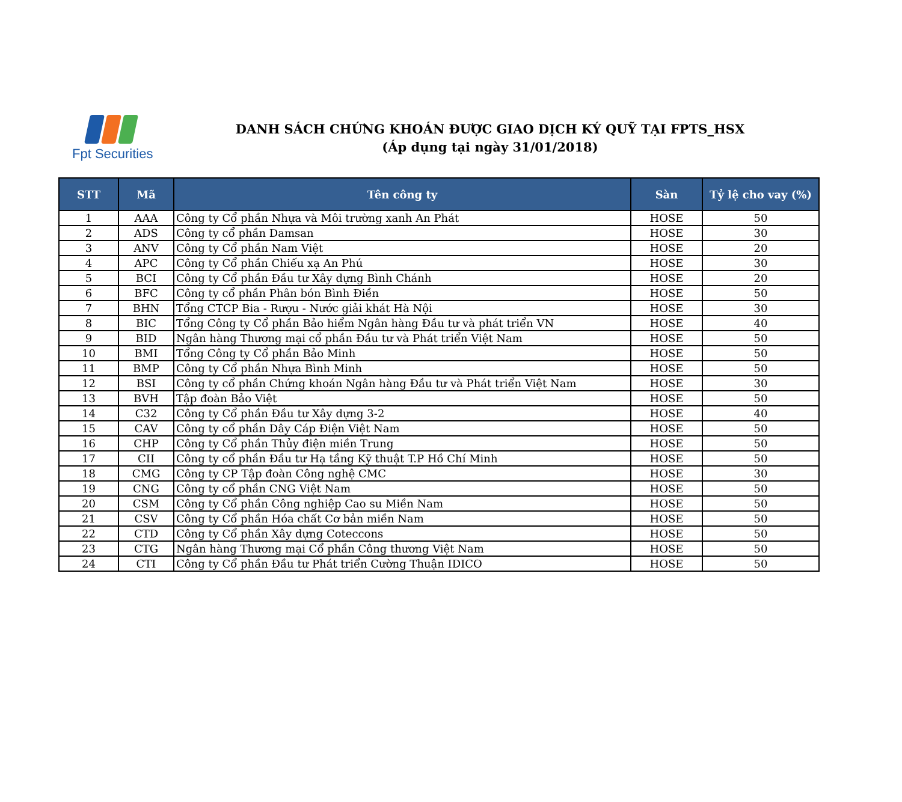Fpt Securities
DANH SÁCH CHỨNG KHOÁN ĐƯỢC GIAO DỊCH KÝ QUỸ TẠI FPTS_HSX
(Áp dụng tại ngày 31/01/2018)
| STT | Mã | Tên công ty | Sàn | Tỷ lệ cho vay (%) |
| --- | --- | --- | --- | --- |
| 1 | AAA | Công ty Cổ phần Nhựa và Môi trường xanh An Phát | HOSE | 50 |
| 2 | ADS | Công ty cổ phần Damsan | HOSE | 30 |
| 3 | ANV | Công ty Cổ phần Nam Việt | HOSE | 20 |
| 4 | APC | Công ty Cổ phần Chiếu xạ An Phú | HOSE | 30 |
| 5 | BCI | Công ty Cổ phần Đầu tư Xây dựng Bình Chánh | HOSE | 20 |
| 6 | BFC | Công ty cổ phần Phân bón Bình Điền | HOSE | 50 |
| 7 | BHN | Tổng CTCP Bia - Rượu - Nước giải khát Hà Nội | HOSE | 30 |
| 8 | BIC | Tổng Công ty Cổ phần Bảo hiểm Ngân hàng Đầu tư và phát triển VN | HOSE | 40 |
| 9 | BID | Ngân hàng Thương mại cổ phần Đầu tư và Phát triển Việt Nam | HOSE | 50 |
| 10 | BMI | Tổng Công ty Cổ phần Bảo Minh | HOSE | 50 |
| 11 | BMP | Công ty Cổ phần Nhựa Bình Minh | HOSE | 50 |
| 12 | BSI | Công ty cổ phần Chứng khoán Ngân hàng Đầu tư và Phát triển Việt Nam | HOSE | 30 |
| 13 | BVH | Tập đoàn Bảo Việt | HOSE | 50 |
| 14 | C32 | Công ty Cổ phần Đầu tư Xây dựng 3-2 | HOSE | 40 |
| 15 | CAV | Công ty cổ phần Dây Cáp Điện Việt Nam | HOSE | 50 |
| 16 | CHP | Công ty Cổ phần Thủy điện miền Trung | HOSE | 50 |
| 17 | CII | Công ty cổ phần Đầu tư Hạ tầng Kỹ thuật T.P Hồ Chí Minh | HOSE | 50 |
| 18 | CMG | Công ty CP Tập đoàn Công nghệ CMC | HOSE | 30 |
| 19 | CNG | Công ty cổ phần CNG Việt Nam | HOSE | 50 |
| 20 | CSM | Công ty Cổ phần Công nghiệp Cao su Miền Nam | HOSE | 50 |
| 21 | CSV | Công ty Cổ phần Hóa chất Cơ bản miền Nam | HOSE | 50 |
| 22 | CTD | Công ty Cổ phần Xây dựng Coteccons | HOSE | 50 |
| 23 | CTG | Ngân hàng Thương mại Cổ phần Công thương Việt Nam | HOSE | 50 |
| 24 | CTI | Công ty Cổ phần Đầu tư Phát triển Cường Thuận IDICO | HOSE | 50 |